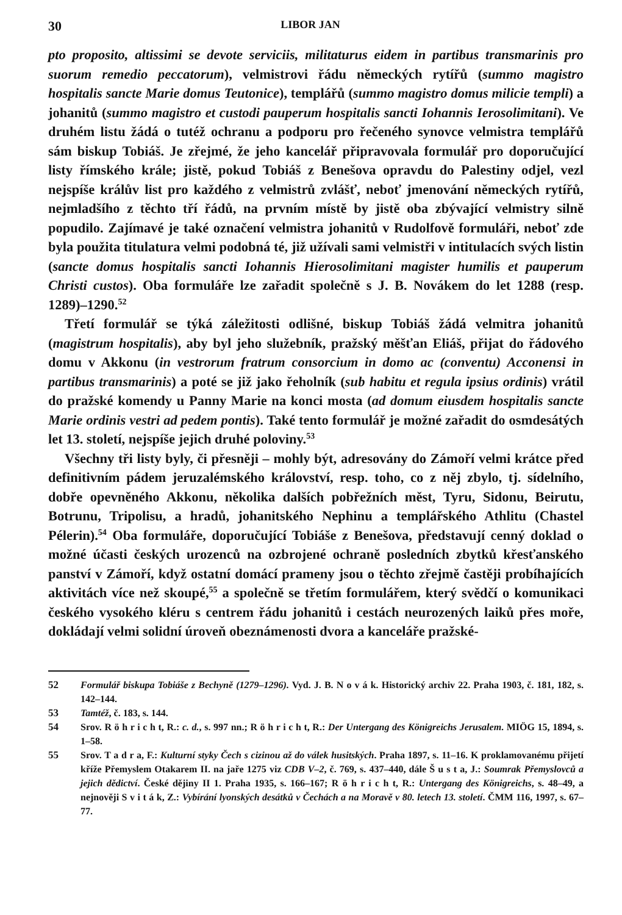30 LIBOR JAN
pto proposito, altissimi se devote serviciis, militaturus eidem in partibus transmarinis pro suorum remedio peccatorum), velmistrovi řádu německých rytířů (summo magistro hospitalis sancte Marie domus Teutonice), templářů (summo magistro domus milicie templi) a johanitů (summo magistro et custodi pauperum hospitalis sancti Iohannis Ierosolimitani). Ve druhém listu žádá o tutéž ochranu a podporu pro řečeného synovce velmistra templářů sám biskup Tobiáš. Je zřejmé, že jeho kancelář připravovala formulář pro doporučující listy římského krále; jistě, pokud Tobiáš z Benešova opravdu do Palestiny odjel, vezl nejspíše králův list pro každého z velmistrů zvlášť, neboť jmenování německých rytířů, nejmladšího z těchto tří řádů, na prvním místě by jistě oba zbývající velmistry silně popudilo. Zajímavé je také označení velmistra johanitů v Rudolfově formuláři, neboť zde byla použita titulatura velmi podobná té, již užívali sami velmistři v intitulacích svých listin (sancte domus hospitalis sancti Iohannis Hierosolimitani magister humilis et pauperum Christi custos). Oba formuláře lze zařadit společně s J. B. Novákem do let 1288 (resp. 1289)–1290.<sup>52</sup>
Třetí formulář se týká záležitosti odlišné, biskup Tobiáš žádá velmitra johanitů (magistrum hospitalis), aby byl jeho služebník, pražský měšťan Eliáš, přijat do řádového domu v Akkonu (in vestrorum fratrum consorcium in domo ac (conventu) Acconensi in partibus transmarinis) a poté se již jako řeholník (sub habitu et regula ipsius ordinis) vrátil do pražské komendy u Panny Marie na konci mosta (ad domum eiusdem hospitalis sancte Marie ordinis vestri ad pedem pontis). Také tento formulář je možné zařadit do osmdesátých let 13. století, nejspíše jejich druhé poloviny.<sup>53</sup>
Všechny tři listy byly, či přesněji – mohly být, adresovány do Zámoří velmi krátce před definitivním pádem jeruzalémského království, resp. toho, co z něj zbylo, tj. sídelního, dobře opevněného Akkonu, několika dalších pobřežních měst, Tyru, Sidonu, Beirutu, Botrunu, Tripolisu, a hradů, johanitského Nephinu a templářského Athlitu (Chastel Pélerin).<sup>54</sup> Oba formuláře, doporučující Tobiáše z Benešova, představují cenný doklad o možné účasti českých urozenců na ozbrojené ochraně posledních zbytků křesťanského panství v Zámoří, když ostatní domácí prameny jsou o těchto zřejmě častěji probíhajících aktivitách více než skoupé,<sup>55</sup> a společně se třetím formulářem, který svědčí o komunikaci českého vysokého kléru s centrem řádu johanitů i cestách neurozených laiků přes moře, dokládají velmi solidní úroveň obeznámenosti dvora a kanceláře pražské-
52 Formulář biskupa Tobiáše z Bechyně (1279–1296). Vyd. J. B. N o v á k. Historický archiv 22. Praha 1903, č. 181, 182, s. 142–144.
53 Tamtéž, č. 183, s. 144.
54 Srov. R ö h r i c h t, R.: c. d., s. 997 nn.; R ö h r i c h t, R.: Der Untergang des Königreichs Jerusalem. MIÖG 15, 1894, s. 1–58.
55 Srov. T a d r a, F.: Kulturní styky Čech s cizinou až do válek husitských. Praha 1897, s. 11–16. K proklamovanému přijetí kříže Přemyslem Otakarem II. na jaře 1275 viz CDB V–2, č. 769, s. 437–440, dále Š u s t a, J.: Soumrak Přemyslovců a jejich dědictví. České dějiny II 1. Praha 1935, s. 166–167; R ö h r i c h t, R.: Untergang des Königreichs, s. 48–49, a nejnověji S v i t á k, Z.: Vybírání lyonských desátků v Čechách a na Moravě v 80. letech 13. století. ČMM 116, 1997, s. 67–77.